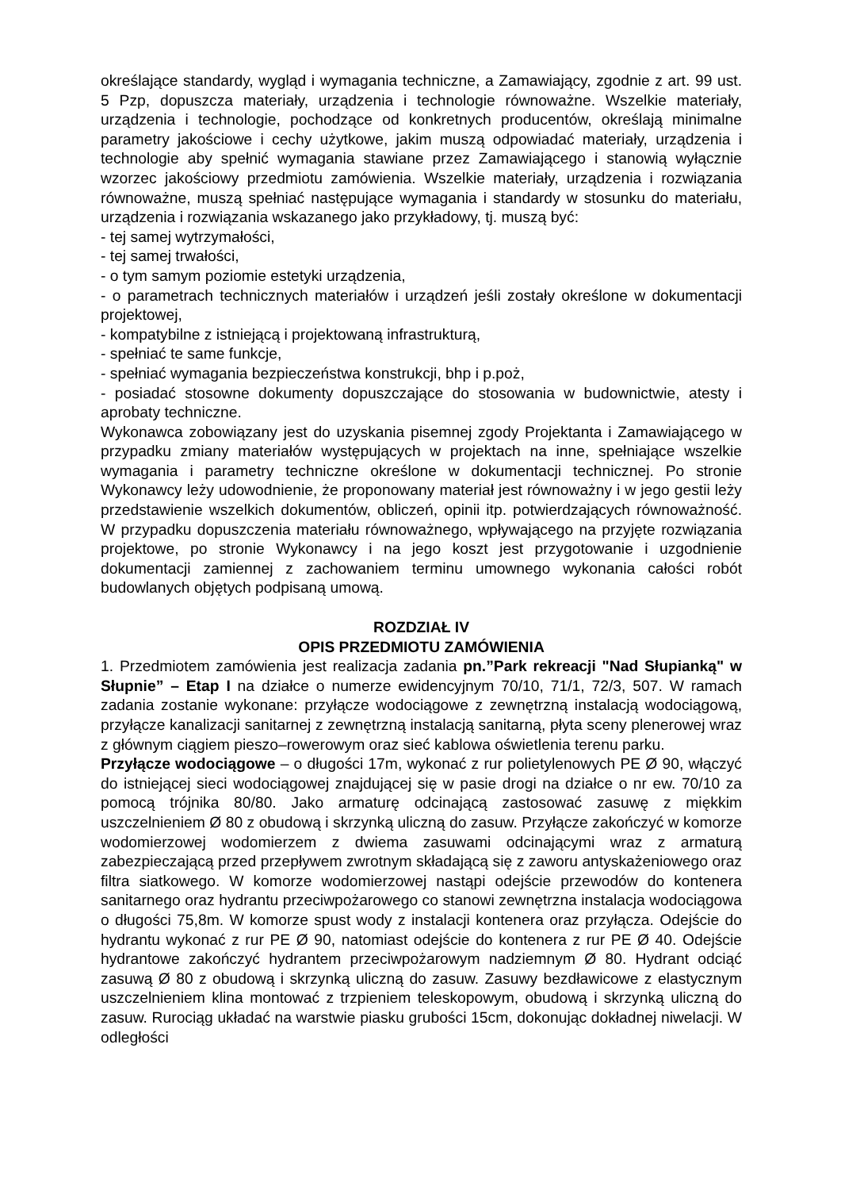określające standardy, wygląd i wymagania techniczne, a Zamawiający, zgodnie z art. 99 ust. 5 Pzp, dopuszcza materiały, urządzenia i technologie równoważne. Wszelkie materiały, urządzenia i technologie, pochodzące od konkretnych producentów, określają minimalne parametry jakościowe i cechy użytkowe, jakim muszą odpowiadać materiały, urządzenia i technologie aby spełnić wymagania stawiane przez Zamawiającego i stanowią wyłącznie wzorzec jakościowy przedmiotu zamówienia. Wszelkie materiały, urządzenia i rozwiązania równoważne, muszą spełniać następujące wymagania i standardy w stosunku do materiału, urządzenia i rozwiązania wskazanego jako przykładowy, tj. muszą być:
- tej samej wytrzymałości,
- tej samej trwałości,
- o tym samym poziomie estetyki urządzenia,
- o parametrach technicznych materiałów i urządzeń jeśli zostały określone w dokumentacji projektowej,
- kompatybilne z istniejącą i projektowaną infrastrukturą,
- spełniać te same funkcje,
- spełniać wymagania bezpieczeństwa konstrukcji, bhp i p.poż,
- posiadać stosowne dokumenty dopuszczające do stosowania w budownictwie, atesty i aprobaty techniczne.
Wykonawca zobowiązany jest do uzyskania pisemnej zgody Projektanta i Zamawiającego w przypadku zmiany materiałów występujących w projektach na inne, spełniające wszelkie wymagania i parametry techniczne określone w dokumentacji technicznej. Po stronie Wykonawcy leży udowodnienie, że proponowany materiał jest równoważny i w jego gestii leży przedstawienie wszelkich dokumentów, obliczeń, opinii itp. potwierdzających równoważność. W przypadku dopuszczenia materiału równoważnego, wpływającego na przyjęte rozwiązania projektowe, po stronie Wykonawcy i na jego koszt jest przygotowanie i uzgodnienie dokumentacji zamiennej z zachowaniem terminu umownego wykonania całości robót budowlanych objętych podpisaną umową.
ROZDZIAŁ IV
OPIS PRZEDMIOTU ZAMÓWIENIA
1. Przedmiotem zamówienia jest realizacja zadania pn.”Park rekreacji "Nad Słupianką" w Słupnie” – Etap I na działce o numerze ewidencyjnym 70/10, 71/1, 72/3, 507. W ramach zadania zostanie wykonane: przyłącze wodociągowe z zewnętrzną instalacją wodociągową, przyłącze kanalizacji sanitarnej z zewnętrzną instalacją sanitarną, płyta sceny plenerowej wraz z głównym ciągiem pieszo–rowerowym oraz sieć kablowa oświetlenia terenu parku.
Przyłącze wodociągowe – o długości 17m, wykonać z rur polietylenowych PE Ø 90, włączyć do istniejącej sieci wodociągowej znajdującej się w pasie drogi na działce o nr ew. 70/10 za pomocą trójnika 80/80. Jako armaturę odcinającą zastosować zasuwę z miękkim uszczelnieniem Ø 80 z obudową i skrzynką uliczną do zasuw. Przyłącze zakończyć w komorze wodomierzowej wodomierzem z dwiema zasuwami odcinającymi wraz z armaturą zabezpieczającą przed przepływem zwrotnym składającą się z zaworu antyskażeniowego oraz filtra siatkowego. W komorze wodomierzowej nastąpi odejście przewodów do kontenera sanitarnego oraz hydrantu przeciwpożarowego co stanowi zewnętrzna instalacja wodociągowa o długości 75,8m. W komorze spust wody z instalacji kontenera oraz przyłącza. Odejście do hydrantu wykonać z rur PE Ø 90, natomiast odejście do kontenera z rur PE Ø 40. Odejście hydrantowe zakończyć hydrantem przeciwpożarowym nadziemnym Ø 80. Hydrant odciąć zasuwą Ø 80 z obudową i skrzynką uliczną do zasuw. Zasuwy bezdławicowe z elastycznym uszczelnieniem klina montować z trzpieniem teleskopowym, obudową i skrzynką uliczną do zasuw. Rurociąg układać na warstwie piasku grubości 15cm, dokonując dokładnej niwelacji. W odległości